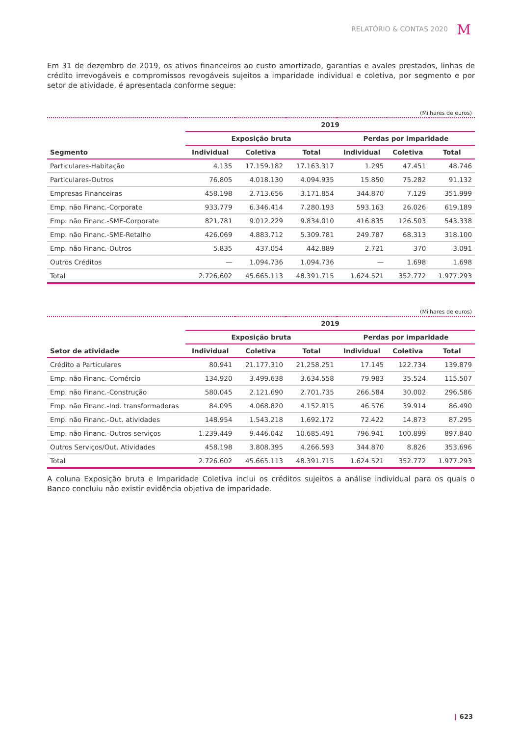RELATÓRIO & CONTAS 2020 M
Em 31 de dezembro de 2019, os ativos financeiros ao custo amortizado, garantias e avales prestados, linhas de crédito irrevogáveis e compromissos revogáveis sujeitos a imparidade individual e coletiva, por segmento e por setor de atividade, é apresentada conforme segue:
(Milhares de euros)
| | 2019 | | | | | |
| --- | --- | --- | --- | --- | --- | --- |
| | Exposição bruta | | | Perdas por imparidade | | |
| Segmento | Individual | Coletiva | Total | Individual | Coletiva | Total |
| Particulares-Habitação | 4.135 | 17.159.182 | 17.163.317 | 1.295 | 47.451 | 48.746 |
| Particulares-Outros | 76.805 | 4.018.130 | 4.094.935 | 15.850 | 75.282 | 91.132 |
| Empresas Financeiras | 458.198 | 2.713.656 | 3.171.854 | 344.870 | 7.129 | 351.999 |
| Emp. não Financ.-Corporate | 933.779 | 6.346.414 | 7.280.193 | 593.163 | 26.026 | 619.189 |
| Emp. não Financ.-SME-Corporate | 821.781 | 9.012.229 | 9.834.010 | 416.835 | 126.503 | 543.338 |
| Emp. não Financ.-SME-Retalho | 426.069 | 4.883.712 | 5.309.781 | 249.787 | 68.313 | 318.100 |
| Emp. não Financ.-Outros | 5.835 | 437.054 | 442.889 | 2.721 | 370 | 3.091 |
| Outros Créditos | — | 1.094.736 | 1.094.736 | — | 1.698 | 1.698 |
| Total | 2.726.602 | 45.665.113 | 48.391.715 | 1.624.521 | 352.772 | 1.977.293 |
(Milhares de euros)
| | 2019 | | | | | |
| --- | --- | --- | --- | --- | --- | --- |
| | Exposição bruta | | | Perdas por imparidade | | |
| Setor de atividade | Individual | Coletiva | Total | Individual | Coletiva | Total |
| Crédito a Particulares | 80.941 | 21.177.310 | 21.258.251 | 17.145 | 122.734 | 139.879 |
| Emp. não Financ.-Comércio | 134.920 | 3.499.638 | 3.634.558 | 79.983 | 35.524 | 115.507 |
| Emp. não Financ.-Construção | 580.045 | 2.121.690 | 2.701.735 | 266.584 | 30.002 | 296.586 |
| Emp. não Financ.-Ind. transformadoras | 84.095 | 4.068.820 | 4.152.915 | 46.576 | 39.914 | 86.490 |
| Emp. não Financ.-Out. atividades | 148.954 | 1.543.218 | 1.692.172 | 72.422 | 14.873 | 87.295 |
| Emp. não Financ.-Outros serviços | 1.239.449 | 9.446.042 | 10.685.491 | 796.941 | 100.899 | 897.840 |
| Outros Serviços/Out. Atividades | 458.198 | 3.808.395 | 4.266.593 | 344.870 | 8.826 | 353.696 |
| Total | 2.726.602 | 45.665.113 | 48.391.715 | 1.624.521 | 352.772 | 1.977.293 |
A coluna Exposição bruta e Imparidade Coletiva inclui os créditos sujeitos a análise individual para os quais o Banco concluiu não existir evidência objetiva de imparidade.
| 623